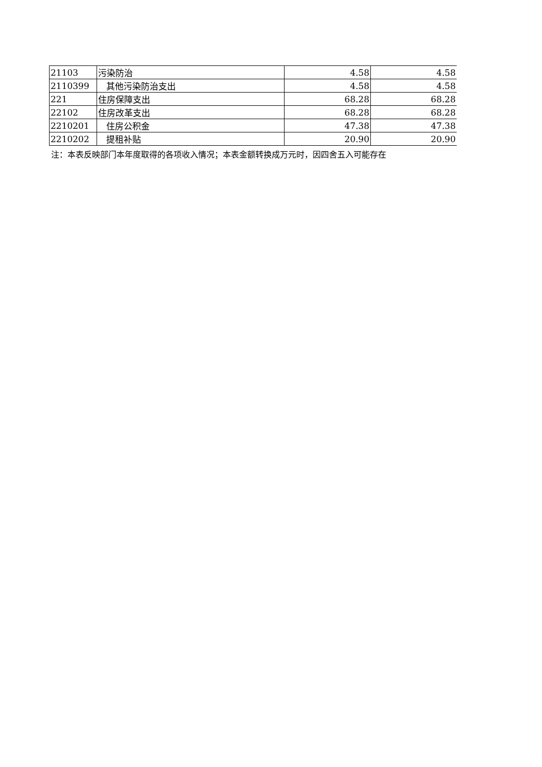| 21103 | 污染防治 | 4.58 | 4.58 |
| 2110399 | 其他污染防治支出 | 4.58 | 4.58 |
| 221 | 住房保障支出 | 68.28 | 68.28 |
| 22102 | 住房改革支出 | 68.28 | 68.28 |
| 2210201 | 住房公积金 | 47.38 | 47.38 |
| 2210202 | 提租补贴 | 20.90 | 20.90 |
注：本表反映部门本年度取得的各项收入情况；本表金额转换成万元时，因四舍五入可能存在